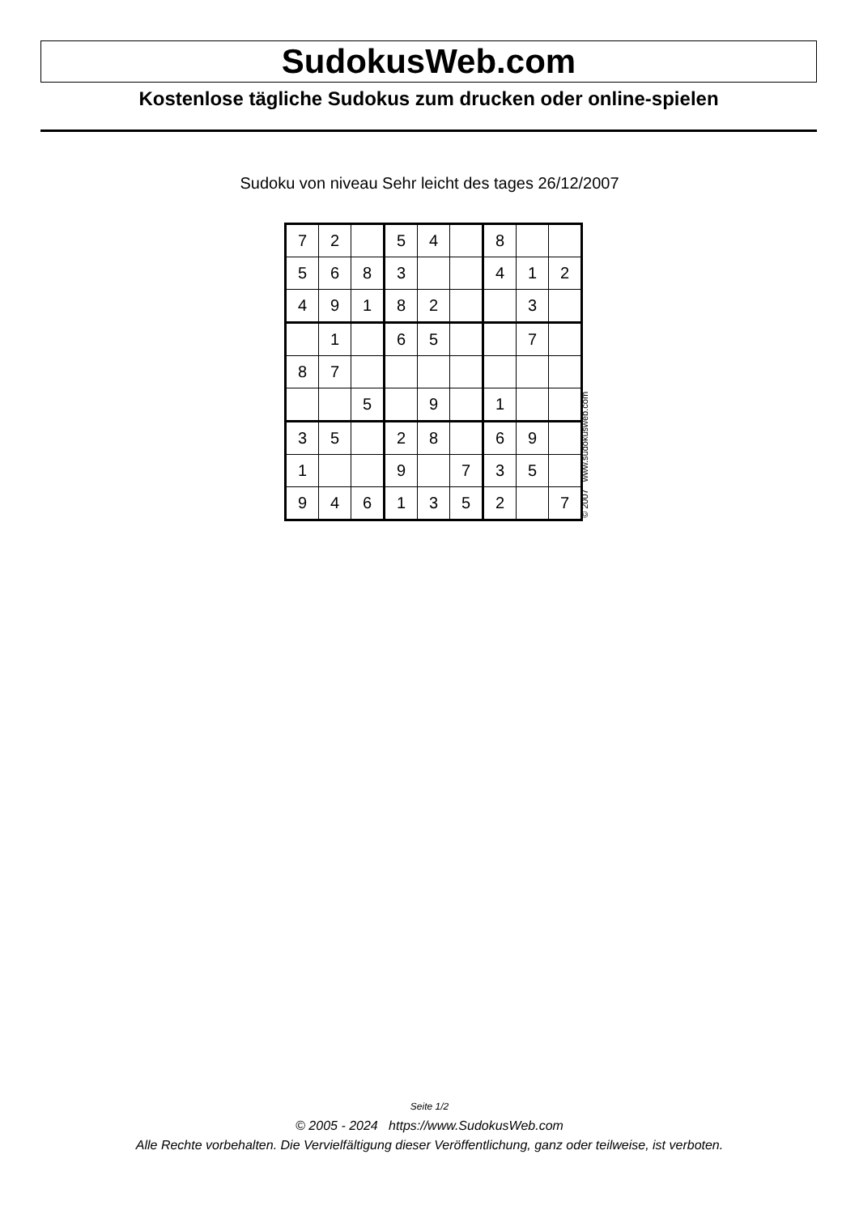SudokusWeb.com
Kostenlose tägliche Sudokus zum drucken oder online-spielen
Sudoku von niveau Sehr leicht des tages 26/12/2007
| 7 | 2 | | 5 | 4 | | 8 | | |
| 5 | 6 | 8 | 3 | | | 4 | 1 | 2 |
| 4 | 9 | 1 | 8 | 2 | | | 3 | |
| | 1 | | 6 | 5 | | | 7 | |
| 8 | 7 | | | | | | | |
| | | 5 | | 9 | | 1 | | |
| 3 | 5 | | 2 | 8 | | 6 | 9 | |
| 1 | | | 9 | | 7 | 3 | 5 | |
| 9 | 4 | 6 | 1 | 3 | 5 | 2 | | 7 |
© 2007 www.sudokusweb.com
Seite 1/2
© 2005 - 2024 https://www.SudokusWeb.com
Alle Rechte vorbehalten. Die Vervielfältigung dieser Veröffentlichung, ganz oder teilweise, ist verboten.